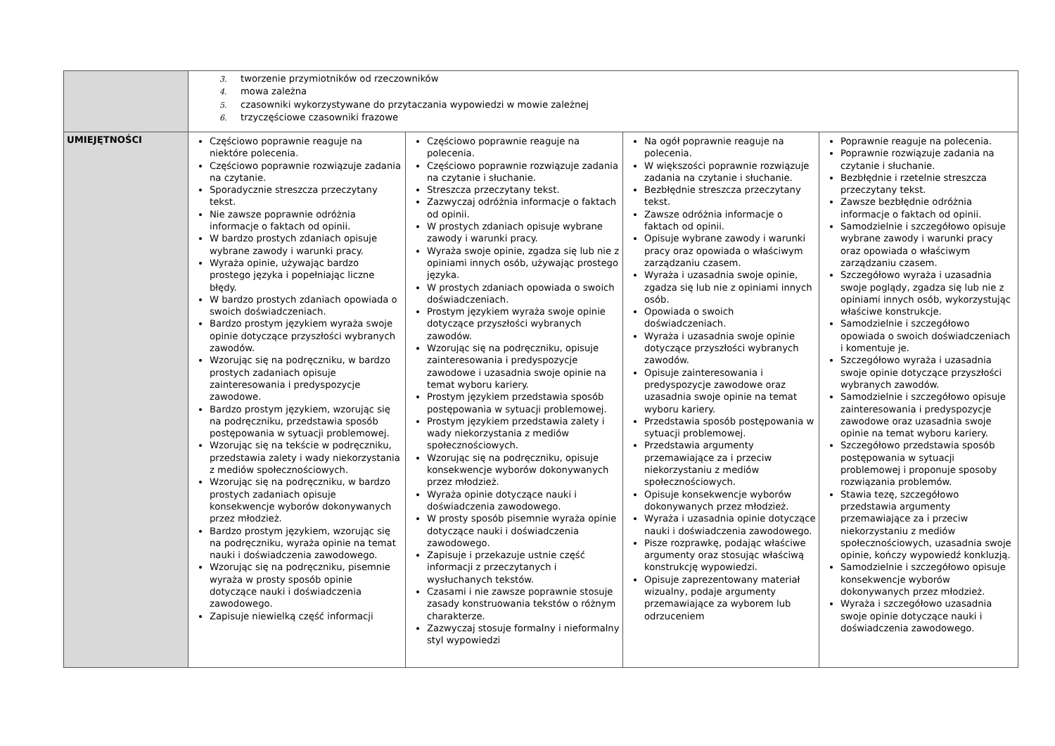| | 3. tworzenie przymiotników od rzeczowników 4. mowa zależna 5. czasowniki wykorzystywane do przytaczania wypowiedzi w mowie zależnej 6. trzyczęściowe czasowniki frazowe | | | |
| UMIEJĘTNOŚCI | Częściowo poprawnie reaguje na niektóre polecenia. Częściowo poprawnie rozwiązuje zadania na czytanie. Sporadycznie streszcza przeczytany tekst. Nie zawsze poprawnie odróżnia informacje o faktach od opinii. W bardzo prostych zdaniach opisuje wybrane zawody i warunki pracy. Wyraża opinie, używając bardzo prostego języka i popełniając liczne błędy. W bardzo prostych zdaniach opowiada o swoich doświadczeniach. Bardzo prostym językiem wyraża swoje opinie dotyczące przyszłości wybranych zawodów. Wzorując się na podręczniku, w bardzo prostych zadaniach opisuje zainteresowania i predyspozycje zawodowe. Bardzo prostym językiem, wzorując się na podręczniku, przedstawia sposób postępowania w sytuacji problemowej. Wzorując się na tekście w podręczniku, przedstawia zalety i wady niekorzystania z mediów społecznościowych. Wzorując się na podręczniku, w bardzo prostych zadaniach opisuje konsekwencje wyborów dokonywanych przez młodzież. Bardzo prostym językiem, wzorując się na podręczniku, wyraża opinie na temat nauki i doświadczenia zawodowego. Wzorując się na podręczniku, pisemnie wyraża w prosty sposób opinie dotyczące nauki i doświadczenia zawodowego. Zapisuje niewielką część informacji | Częściowo poprawnie reaguje na polecenia. Częściowo poprawnie rozwiązuje zadania na czytanie i słuchanie. Streszcza przeczytany tekst. Zazwyczaj odróżnia informacje o faktach od opinii. W prostych zdaniach opisuje wybrane zawody i warunki pracy. Wyraża swoje opinie, zgadza się lub nie z opiniami innych osób, używając prostego języka. W prostych zdaniach opowiada o swoich doświadczeniach. Prostym językiem wyraża swoje opinie dotyczące przyszłości wybranych zawodów. Wzorując się na podręczniku, opisuje zainteresowania i predyspozycje zawodowe i uzasadnia swoje opinie na temat wyboru kariery. Prostym językiem przedstawia sposób postępowania w sytuacji problemowej. Prostym językiem przedstawia zalety i wady niekorzystania z mediów społecznościowych. Wzorując się na podręczniku, opisuje konsekwencje wyborów dokonywanych przez młodzież. Wyraża opinie dotyczące nauki i doświadczenia zawodowego. W prosty sposób pisemnie wyraża opinie dotyczące nauki i doświadczenia zawodowego. Zapisuje i przekazuje ustnie część informacji z przeczytanych i wysłuchanych tekstów. Czasami i nie zawsze poprawnie stosuje zasady konstruowania tekstów o różnym charakterze. Zazwyczaj stosuje formalny i nieformalny styl wypowiedzi | Na ogół poprawnie reaguje na polecenia. W większości poprawnie rozwiązuje zadania na czytanie i słuchanie. Bezbłędnie streszcza przeczytany tekst. Zawsze odróżnia informacje o faktach od opinii. Opisuje wybrane zawody i warunki pracy oraz opowiada o właściwym zarządzaniu czasem. Wyraża i uzasadnia swoje opinie, zgadza się lub nie z opiniami innych osób. Opowiada o swoich doświadczeniach. Wyraża i uzasadnia swoje opinie dotyczące przyszłości wybranych zawodów. Opisuje zainteresowania i predyspozycje zawodowe oraz uzasadnia swoje opinie na temat wyboru kariery. Przedstawia sposób postępowania w sytuacji problemowej. Przedstawia argumenty przemawiające za i przeciw niekorzystaniu z mediów społecznościowych. Opisuje konsekwencje wyborów dokonywanych przez młodzież. Wyraża i uzasadnia opinie dotyczące nauki i doświadczenia zawodowego. Pisze rozprawkę, podając właściwe argumenty oraz stosując właściwą konstrukcję wypowiedzi. Opisuje zaprezentowany materiał wizualny, podaje argumenty przemawiające za wyborem lub odrzuceniem | Poprawnie reaguje na polecenia. Poprawnie rozwiązuje zadania na czytanie i słuchanie. Bezbłędnie i rzetelnie streszcza przeczytany tekst. Zawsze bezbłędnie odróżnia informacje o faktach od opinii. Samodzielnie i szczegółowo opisuje wybrane zawody i warunki pracy oraz opowiada o właściwym zarządzaniu czasem. Szczegółowo wyraża i uzasadnia swoje poglądy, zgadza się lub nie z opiniami innych osób, wykorzystując właściwe konstrukcje. Samodzielnie i szczegółowo opowiada o swoich doświadczeniach i komentuje je. Szczegółowo wyraża i uzasadnia swoje opinie dotyczące przyszłości wybranych zawodów. Samodzielnie i szczegółowo opisuje zainteresowania i predyspozycje zawodowe oraz uzasadnia swoje opinie na temat wyboru kariery. Szczegółowo przedstawia sposób postępowania w sytuacji problemowej i proponuje sposoby rozwiązania problemów. Stawia tezę, szczegółowo przedstawia argumenty przemawiające za i przeciw niekorzystaniu z mediów społecznościowych, uzasadnia swoje opinie, kończy wypowiedź konkluzją. Samodzielnie i szczegółowo opisuje konsekwencje wyborów dokonywanych przez młodzież. Wyraża i szczegółowo uzasadnia swoje opinie dotyczące nauki i doświadczenia zawodowego. |